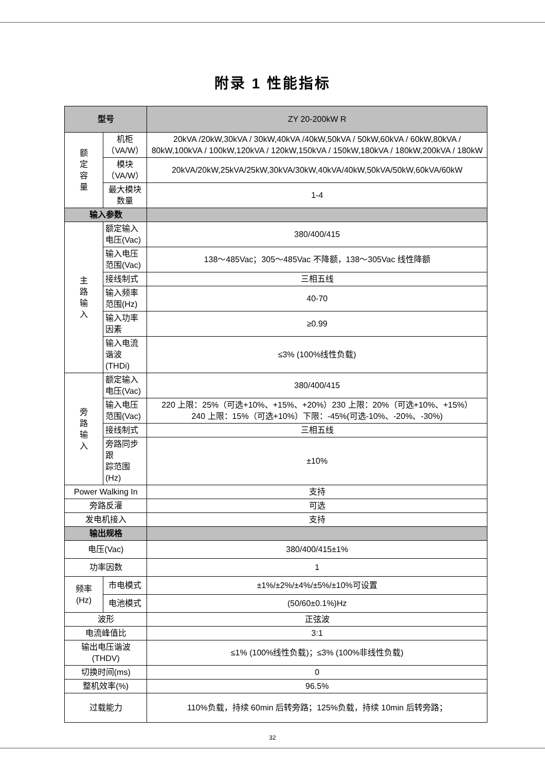附录 1 性能指标
| 型号 | | ZY 20-200kW R |
| --- | --- | --- |
| 额 定 容 量 | 机柜 （VA/W） | 20kVA /20kW,30kVA / 30kW,40kVA /40kW,50kVA / 50kW,60kVA / 60kW,80kVA / 80kW,100kVA / 100kW,120kVA / 120kW,150kVA / 150kW,180kVA / 180kW,200kVA / 180kW |
| | 模块 （VA/W） | 20kVA/20kW,25kVA/25kW,30kVA/30kW,40kVA/40kW,50kVA/50kW,60kVA/60kW |
| | 最大模块 数量 | 1-4 |
| 输入参数 | | |
| 主 路 输 入 | 额定输入 电压(Vac) | 380/400/415 |
| | 输入电压 范围(Vac) | 138～485Vac；305～485Vac 不降额，138～305Vac 线性降额 |
| | 接线制式 | 三相五线 |
| | 输入频率 范围(Hz) | 40-70 |
| | 输入功率 因素 | ≥0.99 |
| | 输入电流 谐波(THDi) | ≤3% (100%线性负载) |
| 旁 路 输 入 | 额定输入 电压(Vac) | 380/400/415 |
| | 输入电压 范围(Vac) | 220 上限：25%（可选+10%、+15%、+20%）230 上限：20%（可选+10%、+15%） 240 上限：15%（可选+10%）下限：-45%(可选-10%、-20%、-30%) |
| | 接线制式 | 三相五线 |
| | 旁路同步跟 踪范围(Hz) | ±10% |
| Power Walking In | | 支持 |
| 旁路反灌 | | 可选 |
| 发电机接入 | | 支持 |
| 输出规格 | | |
| 电压(Vac) | | 380/400/415±1% |
| 功率因数 | | 1 |
| 频率 (Hz) | 市电模式 | ±1%/±2%/±4%/±5%/±10%可设置 |
| | 电池模式 | (50/60±0.1%)Hz |
| 波形 | | 正弦波 |
| 电流峰值比 | | 3:1 |
| 输出电压谐波 (THDV) | | ≤1% (100%线性负载)；≤3% (100%非线性负载) |
| 切换时间(ms) | | 0 |
| 整机效率(%) | | 96.5% |
| 过载能力 | | 110%负载，持续 60min 后转旁路；125%负载，持续 10min 后转旁路； |
32